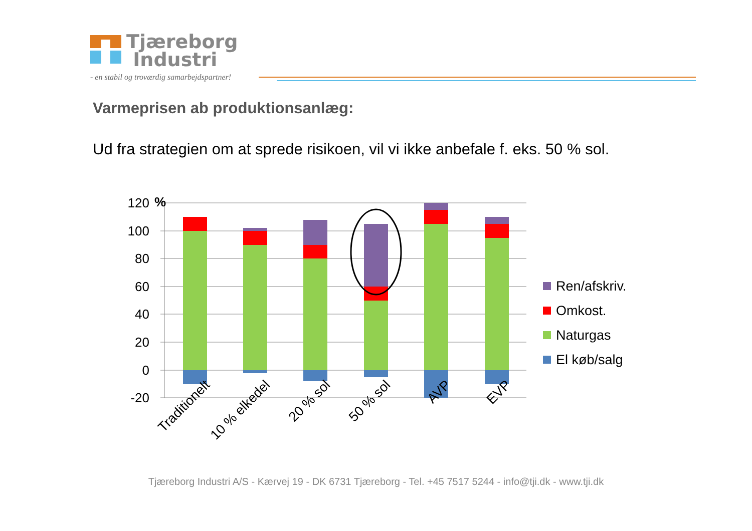Tjæreborg
Industri
- en stabil og troværdig samarbejdspartner!
Varmeprisen ab produktionsanlæg:
Ud fra strategien om at sprede risikoen, vil vi ikke anbefale f. eks. 50 % sol.
120
100
80
60
40
20
0
-20
%
Traditionelt
10 % elkedel
20 % sol
50 % sol
AVP
EVP
Ren/afskriv.
Omkost.
Naturgas
El køb/salg
Tjæreborg Industri A/S - Kærvej 19 - DK 6731 Tjæreborg - Tel. +45 7517 5244 - info@tji.dk - www.tji.dk